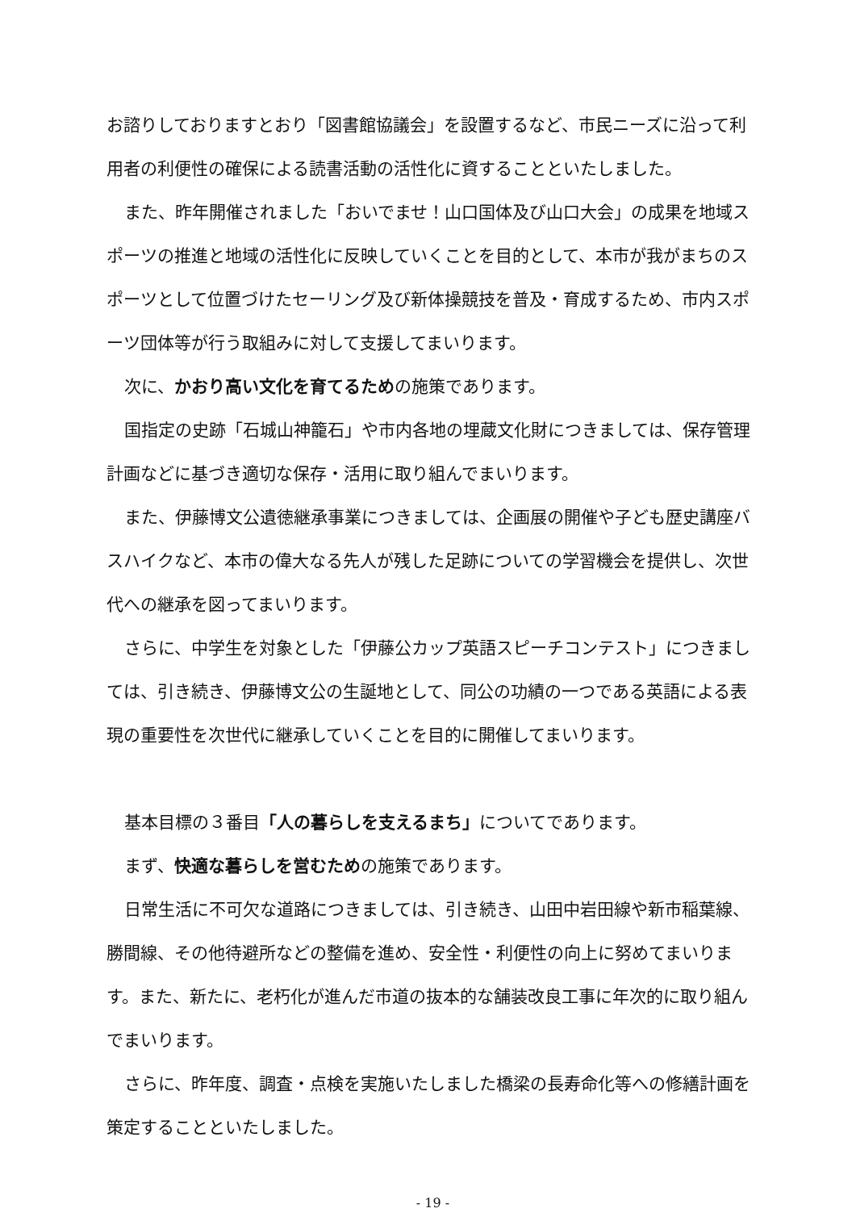お諮りしておりますとおり「図書館協議会」を設置するなど、市民ニーズに沿って利用者の利便性の確保による読書活動の活性化に資することといたしました。
また、昨年開催されました「おいでませ！山口国体及び山口大会」の成果を地域スポーツの推進と地域の活性化に反映していくことを目的として、本市が我がまちのスポーツとして位置づけたセーリング及び新体操競技を普及・育成するため、市内スポーツ団体等が行う取組みに対して支援してまいります。
次に、かおり高い文化を育てるための施策であります。
国指定の史跡「石城山神籠石」や市内各地の埋蔵文化財につきましては、保存管理計画などに基づき適切な保存・活用に取り組んでまいります。
また、伊藤博文公遺徳継承事業につきましては、企画展の開催や子ども歴史講座バスハイクなど、本市の偉大なる先人が残した足跡についての学習機会を提供し、次世代への継承を図ってまいります。
さらに、中学生を対象とした「伊藤公カップ英語スピーチコンテスト」につきましては、引き続き、伊藤博文公の生誕地として、同公の功績の一つである英語による表現の重要性を次世代に継承していくことを目的に開催してまいります。
基本目標の３番目「人の暮らしを支えるまち」についてであります。
まず、快適な暮らしを営むための施策であります。
日常生活に不可欠な道路につきましては、引き続き、山田中岩田線や新市稲葉線、勝間線、その他待避所などの整備を進め、安全性・利便性の向上に努めてまいります。また、新たに、老朽化が進んだ市道の抜本的な舗装改良工事に年次的に取り組んでまいります。
さらに、昨年度、調査・点検を実施いたしました橋梁の長寿命化等への修繕計画を策定することといたしました。
- 19 -